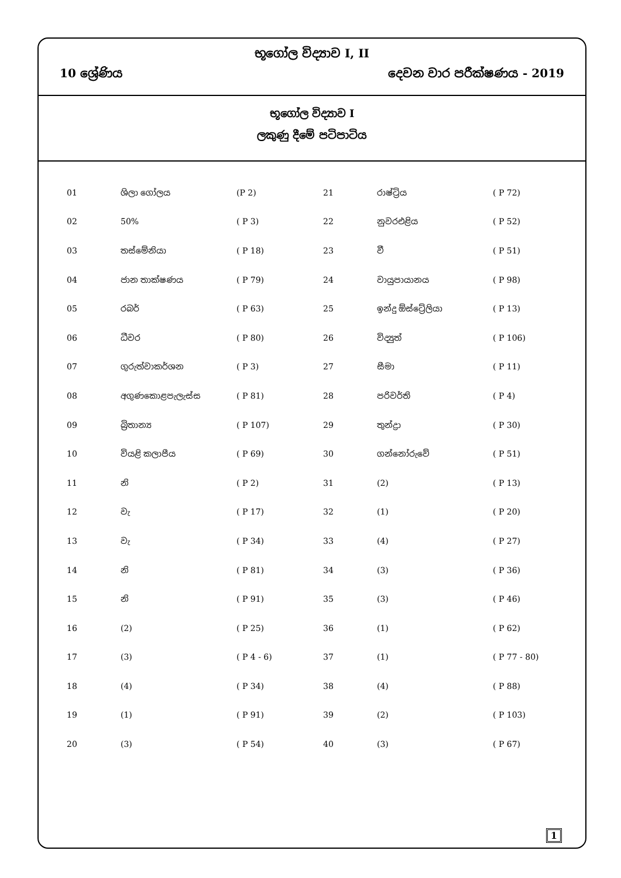භූගෝල විද්‍යාව I, II
10 ශ්‍රේණිය දෙවන වාර පරීක්ෂණය - 2019
භූගෝල විද්‍යාව I
ලකුණු දීමේ පටිපාටිය
| 01 | ශිලා ගෝලය | (P 2) | 21 | රාෂ්ට්‍රිය | ( P 72) |
| 02 | 50% | ( P 3) | 22 | නුවරඑළිය | ( P 52) |
| 03 | තස්මේනියා | ( P 18) | 23 | වී | ( P 51) |
| 04 | ජාන තාක්ෂණය | ( P 79) | 24 | වායුපායානය | ( P 98) |
| 05 | රබර් | ( P 63) | 25 | ඉන්දු ඕස්ට්‍රේලියා | ( P 13) |
| 06 | ධීවර | ( P 80) | 26 | විද්‍යුත් | ( P 106) |
| 07 | ගුරුත්වාකර්ශන | ( P 3) | 27 | සීමා | ( P 11) |
| 08 | අගුණකොළපැලැස්ස | ( P 81) | 28 | පරිවර්ති | ( P 4) |
| 09 | බ්‍රිතාන්‍ය | ( P 107) | 29 | තුන්ද්‍රා | ( P 30) |
| 10 | වියළි කලාපීය | ( P 69) | 30 | ගන්නෝරුවේ | ( P 51) |
| 11 | නි | ( P 2) | 31 | (2) | ( P 13) |
| 12 | වැ | ( P 17) | 32 | (1) | ( P 20) |
| 13 | වැ | ( P 34) | 33 | (4) | ( P 27) |
| 14 | නි | ( P 81) | 34 | (3) | ( P 36) |
| 15 | නි | ( P 91) | 35 | (3) | ( P 46) |
| 16 | (2) | ( P 25) | 36 | (1) | ( P 62) |
| 17 | (3) | ( P 4 - 6) | 37 | (1) | ( P 77 - 80) |
| 18 | (4) | ( P 34) | 38 | (4) | ( P 88) |
| 19 | (1) | ( P 91) | 39 | (2) | ( P 103) |
| 20 | (3) | ( P 54) | 40 | (3) | ( P 67) |
1